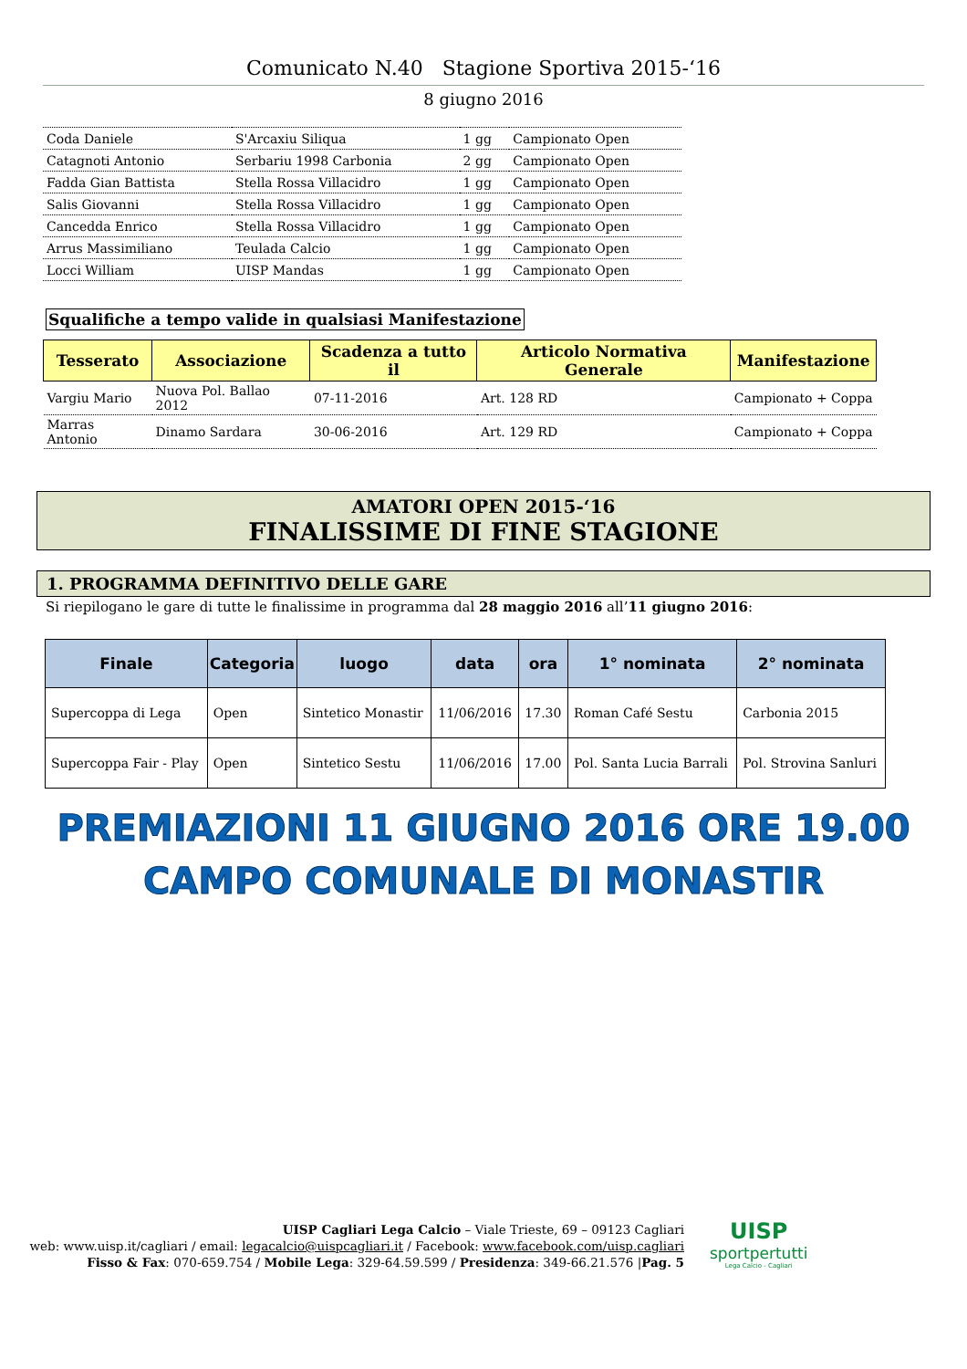Comunicato N.40 Stagione Sportiva 2015-‘16
8 giugno 2016
| Coda Daniele | S'Arcaxiu Siliqua | 1 gg | Campionato Open |
| Catagnoti Antonio | Serbariu 1998 Carbonia | 2 gg | Campionato Open |
| Fadda Gian Battista | Stella Rossa Villacidro | 1 gg | Campionato Open |
| Salis Giovanni | Stella Rossa Villacidro | 1 gg | Campionato Open |
| Cancedda Enrico | Stella Rossa Villacidro | 1 gg | Campionato Open |
| Arrus Massimiliano | Teulada Calcio | 1 gg | Campionato Open |
| Locci William | UISP Mandas | 1 gg | Campionato Open |
Squalifiche a tempo valide in qualsiasi Manifestazione
| Tesserato | Associazione | Scadenza a tutto il | Articolo Normativa Generale | Manifestazione |
| --- | --- | --- | --- | --- |
| Vargiu Mario | Nuova Pol. Ballao 2012 | 07-11-2016 | Art. 128 RD | Campionato + Coppa |
| Marras Antonio | Dinamo Sardara | 30-06-2016 | Art. 129 RD | Campionato + Coppa |
AMATORI OPEN 2015-‘16
FINALISSIME DI FINE STAGIONE
1. PROGRAMMA DEFINITIVO DELLE GARE
Si riepilogano le gare di tutte le finalissime in programma dal 28 maggio 2016 all’11 giugno 2016:
| Finale | Categoria | luogo | data | ora | 1° nominata | 2° nominata |
| --- | --- | --- | --- | --- | --- | --- |
| Supercoppa di Lega | Open | Sintetico Monastir | 11/06/2016 | 17.30 | Roman Café Sestu | Carbonia 2015 |
| Supercoppa Fair - Play | Open | Sintetico Sestu | 11/06/2016 | 17.00 | Pol. Santa Lucia Barrali | Pol. Strovina Sanluri |
PREMIAZIONI 11 GIUGNO 2016 ORE 19.00
CAMPO COMUNALE DI MONASTIR
UISP Cagliari Lega Calcio – Viale Trieste, 69 – 09123 Cagliari
web: www.uisp.it/cagliari / email: legacalcio@uispcagliari.it / Facebook: www.facebook.com/uisp.cagliari
Fisso & Fax: 070-659.754 / Mobile Lega: 329-64.59.599 / Presidenza: 349-66.21.576 |Pag. 5
UISP
sportpertutti
Lega Calcio - Cagliari